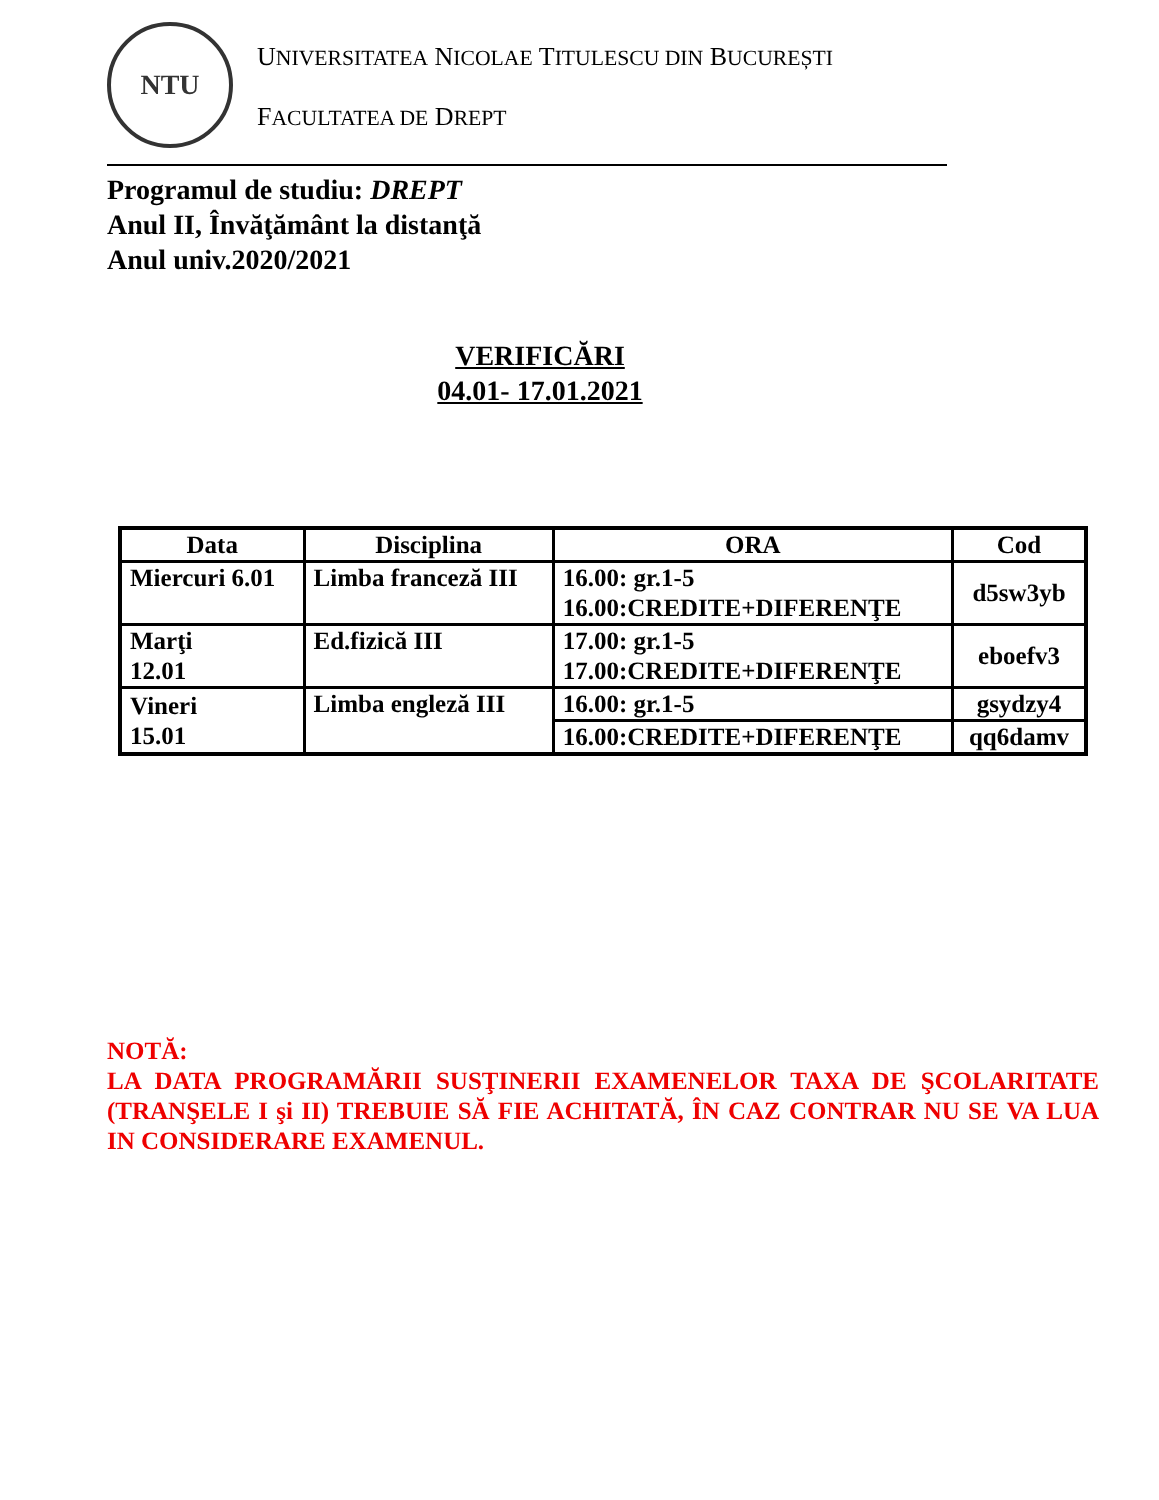NTU
UNIVERSITATEA NICOLAE TITULESCU DIN BUCUREȘTI
FACULTATEA DE DREPT
Programul de studiu: DREPT
Anul II, Învăţământ la distanţă
Anul univ.2020/2021
VERIFICĂRI
04.01- 17.01.2021
| Data | Disciplina | ORA | Cod |
| --- | --- | --- | --- |
| Miercuri 6.01 | Limba franceză III | 16.00: gr.1-5 16.00:CREDITE+DIFERENŢE | d5sw3yb |
| Marţi 12.01 | Ed.fizică III | 17.00: gr.1-5 17.00:CREDITE+DIFERENŢE | eboefv3 |
| Vineri 15.01 | Limba engleză III | 16.00: gr.1-5 | gsydzy4 |
| | | 16.00:CREDITE+DIFERENŢE | qq6damv |
NOTĂ:
LA DATA PROGRAMĂRII SUSŢINERII EXAMENELOR TAXA DE ŞCOLARITATE (TRANŞELE I şi II) TREBUIE SĂ FIE ACHITATĂ, ÎN CAZ CONTRAR NU SE VA LUA IN CONSIDERARE EXAMENUL.